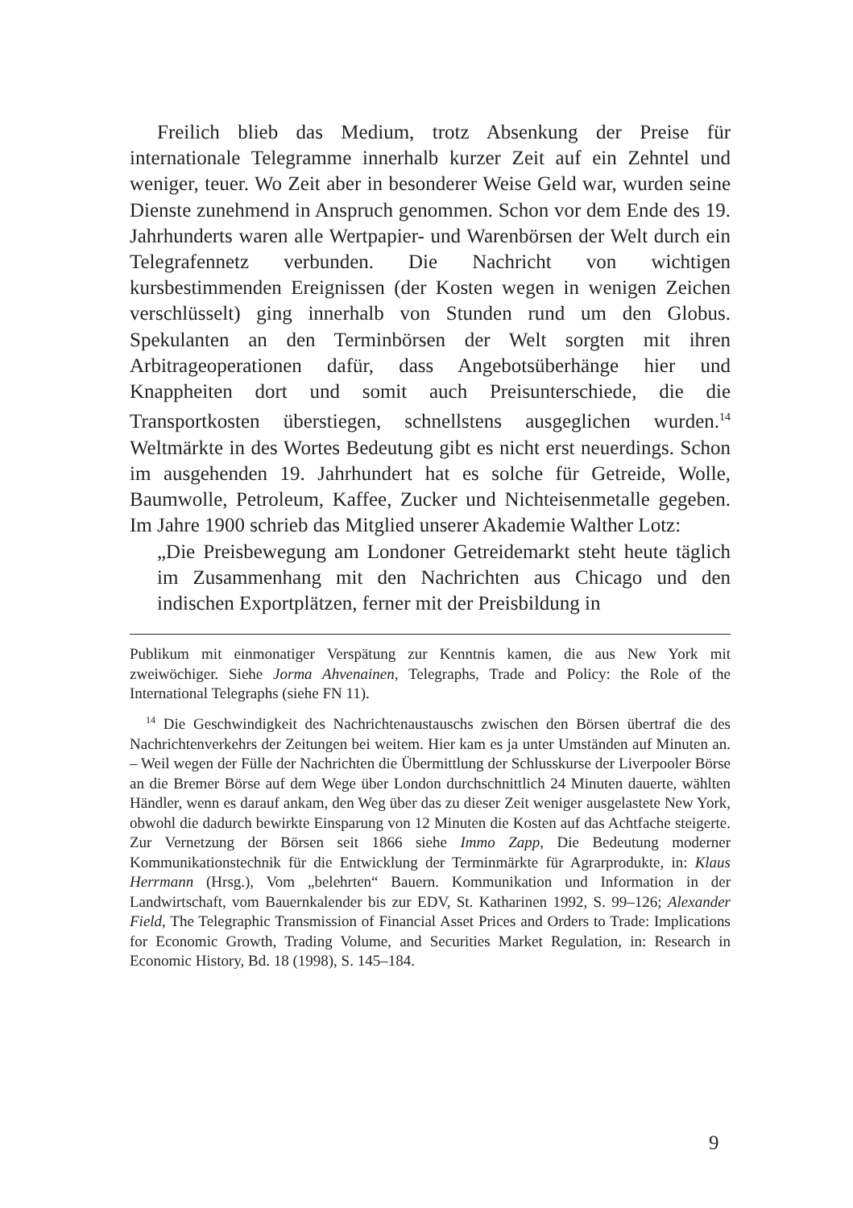Freilich blieb das Medium, trotz Absenkung der Preise für internationale Telegramme innerhalb kurzer Zeit auf ein Zehntel und weniger, teuer. Wo Zeit aber in besonderer Weise Geld war, wurden seine Dienste zunehmend in Anspruch genommen. Schon vor dem Ende des 19. Jahrhunderts waren alle Wertpapier- und Warenbörsen der Welt durch ein Telegrafennetz verbunden. Die Nachricht von wichtigen kursbestimmenden Ereignissen (der Kosten wegen in wenigen Zeichen verschlüsselt) ging innerhalb von Stunden rund um den Globus. Spekulanten an den Terminbörsen der Welt sorgten mit ihren Arbitrageoperationen dafür, dass Angebotsüberhänge hier und Knappheiten dort und somit auch Preisunterschiede, die die Transportkosten überstiegen, schnellstens ausgeglichen wurden.<sup>14</sup> Weltmärkte in des Wortes Bedeutung gibt es nicht erst neuerdings. Schon im ausgehenden 19. Jahrhundert hat es solche für Getreide, Wolle, Baumwolle, Petroleum, Kaffee, Zucker und Nichteisenmetalle gegeben. Im Jahre 1900 schrieb das Mitglied unserer Akademie Walther Lotz:
„Die Preisbewegung am Londoner Getreidemarkt steht heute täglich im Zusammenhang mit den Nachrichten aus Chicago und den indischen Exportplätzen, ferner mit der Preisbildung in
Publikum mit einmonatiger Verspätung zur Kenntnis kamen, die aus New York mit zweiwöchiger. Siehe Jorma Ahvenainen, Telegraphs, Trade and Policy: the Role of the International Telegraphs (siehe FN 11).
<sup>14</sup> Die Geschwindigkeit des Nachrichtenaustauschs zwischen den Börsen übertraf die des Nachrichtenverkehrs der Zeitungen bei weitem. Hier kam es ja unter Umständen auf Minuten an. – Weil wegen der Fülle der Nachrichten die Übermittlung der Schlusskurse der Liverpooler Börse an die Bremer Börse auf dem Wege über London durchschnittlich 24 Minuten dauerte, wählten Händler, wenn es darauf ankam, den Weg über das zu dieser Zeit weniger ausgelastete New York, obwohl die dadurch bewirkte Einsparung von 12 Minuten die Kosten auf das Achtfache steigerte. Zur Vernetzung der Börsen seit 1866 siehe Immo Zapp, Die Bedeutung moderner Kommunikationstechnik für die Entwicklung der Terminmärkte für Agrarprodukte, in: Klaus Herrmann (Hrsg.), Vom „belehrten“ Bauern. Kommunikation und Information in der Landwirtschaft, vom Bauernkalender bis zur EDV, St. Katharinen 1992, S. 99–126; Alexander Field, The Telegraphic Transmission of Financial Asset Prices and Orders to Trade: Implications for Economic Growth, Trading Volume, and Securities Market Regulation, in: Research in Economic History, Bd. 18 (1998), S. 145–184.
9